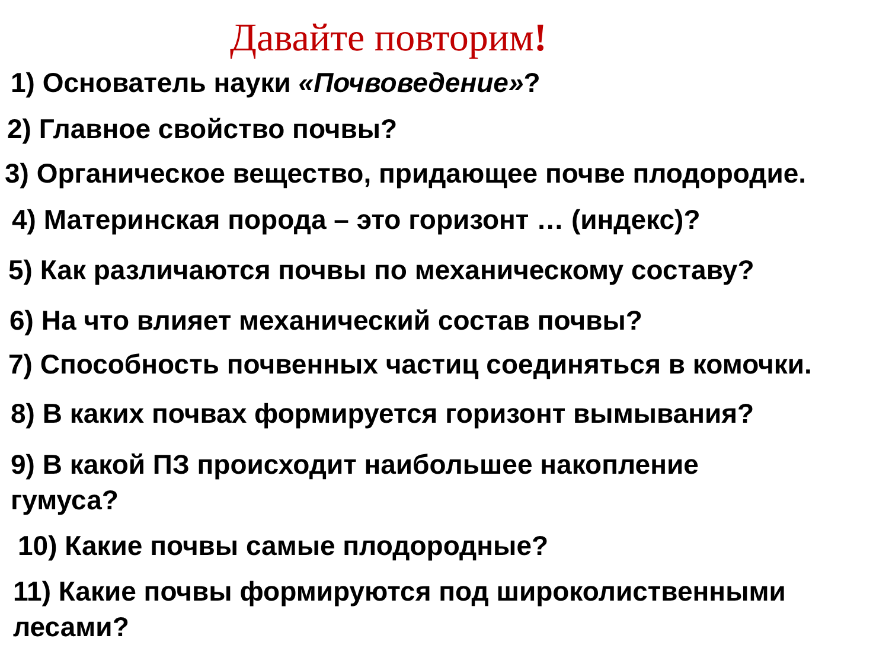Давайте повторим!
1) Основатель науки «Почвоведение»?
2) Главное свойство почвы?
3) Органическое вещество, придающее почве плодородие.
4) Материнская порода – это горизонт … (индекс)?
5) Как различаются почвы по механическому составу?
6) На что влияет механический состав почвы?
7) Способность почвенных частиц соединяться в комочки.
8) В каких почвах формируется горизонт вымывания?
9) В какой ПЗ происходит наибольшее накопление
гумуса?
10) Какие почвы самые плодородные?
11) Какие почвы формируются под широколиственными
лесами?